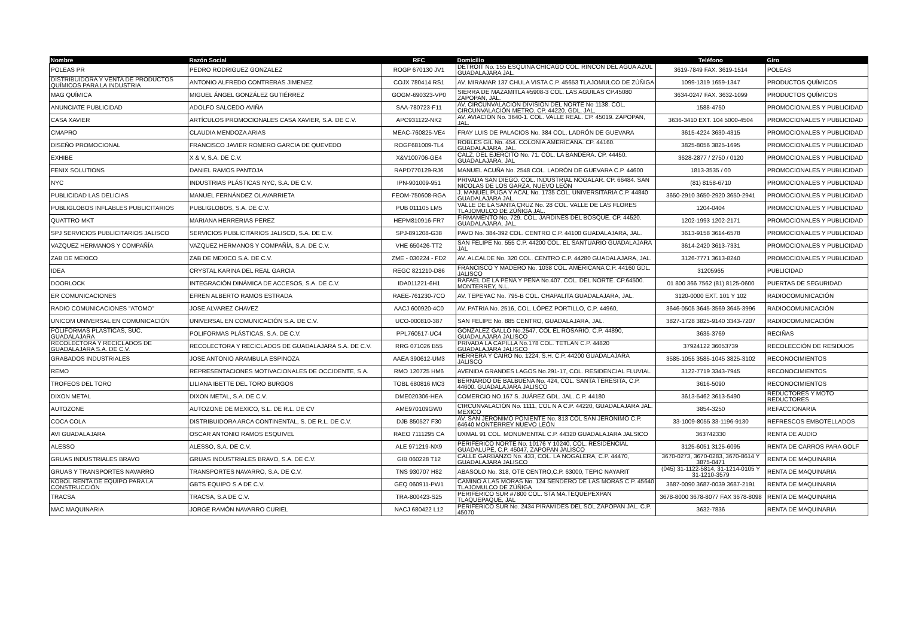| Nombre | Razón Social | RFC | Domicilio | Teléfono | Giro |
| --- | --- | --- | --- | --- | --- |
| POLEAS PR | PEDRO RODRIGUEZ GONZALEZ | ROGP 670130 JV1 | DETROIT No. 155 ESQUINA CHICAGO COL. RINCON DEL AGUA AZUL GUADALAJARA JAL. | 3619-7849 FAX. 3619-1514 | POLEAS |
| DISTRIBUIDORA Y VENTA DE PRODUCTOS QUÍMICOS PARA LA INDUSTRIA | ANTONIO ALFREDO CONTRERAS JIMENEZ | COJX 780414 RS1 | AV. MIRAMAR 137 CHULA VISTA C.P. 45653 TLAJOMULCO DE ZÚÑIGA | 1099-1319 1659-1347 | PRODUCTOS QUÍMICOS |
| MAG QUÍMICA | MIGUEL ÁNGEL GONZÁLEZ GUTIÉRREZ | GOGM-690323-VP0 | SIERRA DE MAZAMITLA #5908-3 COL. LAS AGUILAS CP.45080 ZAPOPAN, JAL. | 3634-0247 FAX. 3632-1099 | PRODUCTOS QUÍMICOS |
| ANUNCIATE PUBLICIDAD | ADOLFO SALCEDO AVIÑA | SAA-780723-F11 | AV. CIRCUNVALACIÓN DIVISIÓN DEL NORTE No 1138. COL. CIRCUNVALACIÓN METRO. CP. 44220. GDL, JAL. | 1588-4750 | PROMOCIONALES Y PUBLICIDAD |
| CASA XAVIER | ARTÍCULOS PROMOCIONALES CASA XAVIER, S.A. DE C.V. | APC931122-NK2 | AV. AVIACIÓN No. 3640-1. COL. VALLE REAL. CP. 45019. ZAPOPAN, JAL. | 3636-3410 EXT. 104 5000-4504 | PROMOCIONALES Y PUBLICIDAD |
| CMAPRO | CLAUDIA MENDOZA ARIAS | MEAC-760825-VE4 | FRAY LUIS DE PALACIOS No. 384 COL. LADRÓN DE GUEVARA | 3615-4224 3630-4315 | PROMOCIONALES Y PUBLICIDAD |
| DISEÑO PROMOCIONAL | FRANCISCO JAVIER ROMERO GARCIA DE QUEVEDO | ROGF681009-TL4 | ROBLES GIL No. 454. COLONIA AMERICANA. CP. 44160. GUADALAJARA, JAL. | 3825-8056 3825-1695 | PROMOCIONALES Y PUBLICIDAD |
| EXHIBE | X & V, S.A. DE C.V. | X&V100706-GE4 | CALZ. DEL EJERCITO No. 71. COL. LA BANDERA. CP. 44450. GUADALAJARA, JAL | 3628-2877 / 2750 / 0120 | PROMOCIONALES Y PUBLICIDAD |
| FENIX SOLUTIONS | DANIEL RAMOS PANTOJA | RAPD770129-RJ6 | MANUEL ACUÑA No. 2548 COL. LADRÓN DE GUEVARA C.P. 44600 | 1813-3535 / 00 | PROMOCIONALES Y PUBLICIDAD |
| NYC | INDUSTRIAS PLÁSTICAS NYC, S.A. DE C.V. | IPN-901009-951 | PRIVADA SAN DIEGO. COL. INDUSTRIAL NOGALAR. CP. 66484. SAN NICOLAS DE LOS GARZA, NUEVO LEÓN | (81) 8158-6710 | PROMOCIONALES Y PUBLICIDAD |
| PUBLICIDAD LAS DELICIAS | MANUEL FERNÁNDEZ OLAVARRIETA | FEOM-750608-RGA | J. MANUEL PUGA Y ACAL No. 1735 COL. UNIVERSITARIA C.P. 44840 GUADALAJARA JAL. | 3650-2910 3650-2920 3650-2941 | PROMOCIONALES Y PUBLICIDAD |
| PUBLIGLOBOS INFLABLES PUBLICITARIOS | PUBLIGLOBOS, S.A. DE C.V. | PUB 011105 LM5 | VALLE DE LA SANTA CRUZ No. 28 COL. VALLE DE LAS FLORES TLAJOMULCO DE ZÚÑIGA JAL. | 1204-0404 | PROMOCIONALES Y PUBLICIDAD |
| QUATTRO MKT | MARIANA HERRERIAS PEREZ | HEPM810916-FR7 | FIRMAMENTO No. 729. COL. JARDINES DEL BOSQUE. CP. 44520. GUADALAJARA, JAL. | 1202-1993 1202-2171 | PROMOCIONALES Y PUBLICIDAD |
| SPJ SERVICIOS PUBLICITARIOS JALISCO | SERVICIOS PUBLICITARIOS JALISCO, S.A. DE C.V. | SPJ-891208-G38 | PAVO No. 384-392 COL. CENTRO C.P. 44100 GUADALAJARA, JAL. | 3613-9158 3614-6578 | PROMOCIONALES Y PUBLICIDAD |
| VAZQUEZ HERMANOS Y COMPAÑÍA | VAZQUEZ HERMANOS Y COMPAÑÍA, S.A. DE C.V. | VHE 650426-TT2 | SAN FELIPE No. 555 C.P. 44200 COL. EL SANTUARIO GUADALAJARA JAL | 3614-2420 3613-7331 | PROMOCIONALES Y PUBLICIDAD |
| ZAB DE MEXICO | ZAB DE MEXICO S.A. DE C.V. | ZME - 030224 - FD2 | AV. ALCALDE No. 320 COL. CENTRO C.P. 44280 GUADALAJARA, JAL. | 3126-7771 3613-8240 | PROMOCIONALES Y PUBLICIDAD |
| IDEA | CRYSTAL KARINA DEL REAL GARCIA | REGC 821210-D86 | FRANCISCO Y MADERO No. 1038 COL. AMERICANA C.P. 44160 GDL. JALISCO | 31205965 | PUBLICIDAD |
| DOORLOCK | INTEGRACIÓN DINÁMICA DE ACCESOS, S.A. DE C.V. | IDA011221-6H1 | RAFAEL DE LA PEÑA Y PEÑA No.407. COL. DEL NORTE. CP.64500. MONTERREY, N.L. | 01 800 366 7562 (81) 8125-0600 | PUERTAS DE SEGURIDAD |
| ER COMUNICACIONES | EFREN ALBERTO RAMOS ESTRADA | RAEE-761230-7CO | AV. TEPEYAC No. 795-B COL. CHAPALITA GUADALAJARA, JAL. | 3120-0000 EXT. 101 Y 102 | RADIOCOMUNICACIÓN |
| RADIO COMUNICACIONES "ATOMO" | JOSE ALVAREZ CHAVEZ | AACJ 600920-4C0 | AV. PATRIA No. 2516, COL. LÓPEZ PORTILLO, C.P. 44960, | 3646-0505 3645-3569 3645-3996 | RADIOCOMUNICACIÓN |
| UNICOM UNIVERSAL EN COMUNICACIÓN | UNIVERSAL EN COMUNICACIÓN S.A. DE C.V. | UCO-000810-387 | SAN FELIPE No. 885 CENTRO, GUADALAJARA, JAL. | 3827-1728 3825-9140 3343-7207 | RADIOCOMUNICACIÓN |
| POLIFORMAS PLASTICAS, SUC. GUADALAJARA | POLIFORMAS PLÁSTICAS, S.A. DE C.V. | PPL760517-UC4 | GONZÁLEZ GALLO No.2547, COL EL ROSARIO, C.P. 44890, GUADALAJARA JALISCO | 3635-3769 | RECIÑAS |
| RECOLECTORA Y RECICLADOS DE GUADALAJARA S.A. DE C.V. | RECOLECTORA Y RECICLADOS DE GUADALAJARA S.A. DE C.V. | RRG 071026 B55 | PRIVADA LA CAPILLA No.178 COL. TETLAN C.P. 44820 GUADALAJARA JALISCO | 37924122 36053739 | RECOLECCIÓN DE RESIDUOS |
| GRABADOS INDUSTRIALES | JOSE ANTONIO ARAMBULA ESPINOZA | AAEA 390612-UM3 | HERRERA Y CAIRO No. 1224, S.H. C.P. 44200 GUADALAJARA JALISCO | 3585-1055 3585-1045 3825-3102 | RECONOCIMIENTOS |
| REMO | REPRESENTACIONES MOTIVACIONALES DE OCCIDENTE, S.A. | RMO 120725 HM6 | AVENIDA GRANDES LAGOS No.291-17, COL. RESIDENCIAL FLUVIAL | 3122-7719 3343-7945 | RECONOCIMIENTOS |
| TROFEOS DEL TORO | LILIANA IBETTE DEL TORO BURGOS | TOBL 680816 MC3 | BERNARDO DE BALBUENA No. 424, COL. SANTA TERESITA, C.P. 44600, GUADALAJARA JALISCO | 3616-5090 | RECONOCIMIENTOS |
| DIXON METAL | DIXON METAL, S.A. DE C.V. | DME020306-HEA | COMERCIO NO.167 S. JUÁREZ GDL. JAL. C.P. 44180 | 3613-5462 3613-5490 | REDUCTORES Y MOTO REDUCTORES |
| AUTOZONE | AUTOZONE DE MEXICO, S.L. DE R.L. DE CV | AME970109GW0 | CIRCUNVALACIÓN No. 1111, COL N A C.P. 44220, GUADALAJARA JAL. MEXICO | 3854-3250 | REFACCIONARIA |
| COCA COLA | DISTRIBUIDORA ARCA CONTINENTAL, S. DE R.L. DE C.V. | DJB 850527 F30 | AV. SAN JERÓNIMO PONIENTE No. 813 COL SAN JERÓNIMO C.P. 64640 MONTERREY NUEVO LEÓN | 33-1009-8055 33-1196-9130 | REFRESCOS EMBOTELLADOS |
| AVI GUADALAJARA | OSCAR ANTONIO RAMOS ESQUIVEL | RAEO 7111295 CA | UXMAL 91 COL. MONUMENTAL C.P. 44320 GUADALAJARA JALSICO | 363742330 | RENTA DE AUDIO |
| ALESSO | ALESSO, S.A. DE C.V. | ALE 971219-NX9 | PERIFÉRICO NORTE No. 10176 Y 10240, COL. RESIDENCIAL GUADALUPE, C.P. 45047, ZAPOPAN JALISCO | 3125-6051 3125-6095 | RENTA DE CARROS PARA GOLF |
| GRUAS INDUSTRIALES BRAVO | GRUAS INDUSTRIALES BRAVO, S.A. DE C.V. | GIB 060228 T12 | CALLE GARBANZO No. 433, COL. LA NOGALERA, C.P. 44470, GUADALAJARA JALISCO | 3670-0273, 3670-0283, 3670-8614 Y 3875-0471 | RENTA DE MAQUINARIA |
| GRUAS Y TRANSPORTES NAVARRO | TRANSPORTES NAVARRO, S.A. DE C.V. | TNS 930707 H82 | ABASOLO No. 318, OTE CENTRO,C.P. 63000, TEPIC NAYARIT | (045) 31-1122-5814, 31-1214-0105 Y 31-1210-3579 | RENTA DE MAQUINARIA |
| KOBOL RENTA DE EQUIPO PARA LA CONSTRUCCIÓN | GBTS EQUIPO S.A DE C.V. | GEQ 060911-PW1 | CAMINO A LAS MORAS No. 124 SENDERO DE LAS MORAS C.P. 45640 TLAJOMULCO DE ZÚÑIGA | 3687-0090 3687-0039 3687-2191 | RENTA DE MAQUINARIA |
| TRACSA | TRACSA, S.A DE C.V. | TRA-800423-S25 | PERIFÉRICO SUR #7800 COL. STA MA.TEQUEPEXPAN TLAQUEPAQUE, JAL | 3678-8000 3678-8077 FAX 3678-8098 | RENTA DE MAQUINARIA |
| MAC MAQUINARIA | JORGE RAMÓN NAVARRO CURIEL | NACJ 680422 L12 | PERIFÉRICO SUR No. 2434 PIRÁMIDES DEL SOL ZAPOPAN JAL. C.P. 45070 | 3632-7836 | RENTA DE MAQUINARIA |